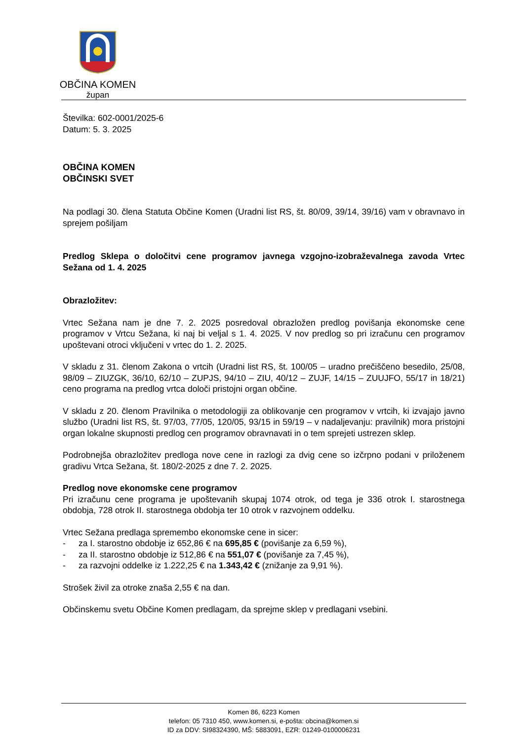OBČINA KOMEN
župan
Številka: 602-0001/2025-6
Datum: 5. 3. 2025
OBČINA KOMEN
OBČINSKI SVET
Na podlagi 30. člena Statuta Občine Komen (Uradni list RS, št. 80/09, 39/14, 39/16) vam v obravnavo in sprejem pošiljam
Predlog Sklepa o določitvi cene programov javnega vzgojno-izobraževalnega zavoda Vrtec Sežana od 1. 4. 2025
Obrazložitev:
Vrtec Sežana nam je dne 7. 2. 2025 posredoval obrazložen predlog povišanja ekonomske cene programov v Vrtcu Sežana, ki naj bi veljal s 1. 4. 2025. V nov predlog so pri izračunu cen programov upoštevani otroci vključeni v vrtec do 1. 2. 2025.
V skladu z 31. členom Zakona o vrtcih (Uradni list RS, št. 100/05 – uradno prečiščeno besedilo, 25/08, 98/09 – ZIUZGK, 36/10, 62/10 – ZUPJS, 94/10 – ZIU, 40/12 – ZUJF, 14/15 – ZUUJFO, 55/17 in 18/21) ceno programa na predlog vrtca določi pristojni organ občine.
V skladu z 20. členom Pravilnika o metodologiji za oblikovanje cen programov v vrtcih, ki izvajajo javno službo (Uradni list RS, št. 97/03, 77/05, 120/05, 93/15 in 59/19 – v nadaljevanju: pravilnik) mora pristojni organ lokalne skupnosti predlog cen programov obravnavati in o tem sprejeti ustrezen sklep.
Podrobnejša obrazložitev predloga nove cene in razlogi za dvig cene so izčrpno podani v priloženem gradivu Vrtca Sežana, št. 180/2-2025 z dne 7. 2. 2025.
Predlog nove ekonomske cene programov
Pri izračunu cene programa je upoštevanih skupaj 1074 otrok, od tega je 336 otrok I. starostnega obdobja, 728 otrok II. starostnega obdobja ter 10 otrok v razvojnem oddelku.
Vrtec Sežana predlaga spremembo ekonomske cene in sicer:
- za I. starostno obdobje iz 652,86 € na 695,85 € (povišanje za 6,59 %),
- za II. starostno obdobje iz 512,86 € na 551,07 € (povišanje za 7,45 %),
- za razvojni oddelke iz 1.222,25 € na 1.343,42 € (znižanje za 9,91 %).
Strošek živil za otroke znaša 2,55 € na dan.
Občinskemu svetu Občine Komen predlagam, da sprejme sklep v predlagani vsebini.
Komen 86, 6223 Komen
telefon: 05 7310 450, www.komen.si, e-pošta: obcina@komen.si
ID za DDV: SI98324390, MŠ: 5883091, EZR: 01249-0100006231